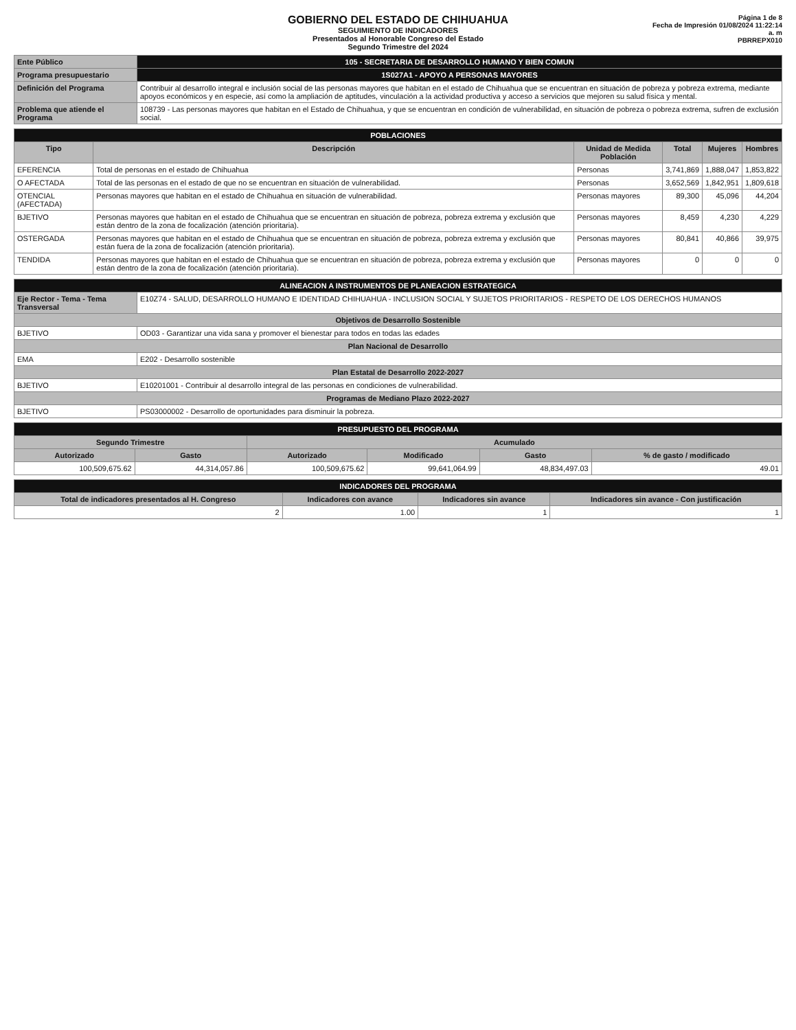GOBIERNO DEL ESTADO DE CHIHUAHUA
SEGUIMIENTO DE INDICADORES
Presentados al Honorable Congreso del Estado
Segundo Trimestre del 2024
Página 1 de 8
Fecha de Impresión 01/08/2024 11:22:14 a. m
PBRREPX010
| Ente Público | 105 - SECRETARIA DE DESARROLLO HUMANO Y BIEN COMUN |
| Programa presupuestario | 1S027A1 - APOYO A PERSONAS MAYORES |
| Definición del Programa | Contribuir al desarrollo integral e inclusión social de las personas mayores que habitan en el estado de Chihuahua que se encuentran en situación de pobreza y pobreza extrema, mediante apoyos económicos y en especie, así como la ampliación de aptitudes, vinculación a la actividad productiva y acceso a servicios que mejoren su salud física y mental. |
| Problema que atiende el Programa | 108739 - Las personas mayores que habitan en el Estado de Chihuahua, y que se encuentran en condición de vulnerabilidad, en situación de pobreza o pobreza extrema, sufren de exclusión social. |
| POBLACIONES | | | | | |
| Tipo | Descripción | Unidad de Medida Población | Total | Mujeres | Hombres |
| EFERENCIA | Total de personas en el estado de Chihuahua | Personas | 3,741,869 | 1,888,047 | 1,853,822 |
| O AFECTADA | Total de las personas en el estado de que no se encuentran en situación de vulnerabilidad. | Personas | 3,652,569 | 1,842,951 | 1,809,618 |
| OTENCIAL (AFECTADA) | Personas mayores que habitan en el estado de Chihuahua en situación de vulnerabilidad. | Personas mayores | 89,300 | 45,096 | 44,204 |
| BJETIVO | Personas mayores que habitan en el estado de Chihuahua que se encuentran en situación de pobreza, pobreza extrema y exclusión que están dentro de la zona de focalización (atención prioritaria). | Personas mayores | 8,459 | 4,230 | 4,229 |
| OSTERGADA | Personas mayores que habitan en el estado de Chihuahua que se encuentran en situación de pobreza, pobreza extrema y exclusión que están fuera de la zona de focalización (atención prioritaria). | Personas mayores | 80,841 | 40,866 | 39,975 |
| TENDIDA | Personas mayores que habitan en el estado de Chihuahua que se encuentran en situación de pobreza, pobreza extrema y exclusión que están dentro de la zona de focalización (atención prioritaria). | Personas mayores | 0 | 0 | 0 |
| ALINEACION A INSTRUMENTOS DE PLANEACION ESTRATEGICA | |
| Eje Rector - Tema - Tema Transversal | E10Z74 - SALUD, DESARROLLO HUMANO E IDENTIDAD CHIHUAHUA - INCLUSION SOCIAL Y SUJETOS PRIORITARIOS - RESPETO DE LOS DERECHOS HUMANOS |
| Objetivos de Desarrollo Sostenible | |
| BJETIVO | OD03 - Garantizar una vida sana y promover el bienestar para todos en todas las edades |
| Plan Nacional de Desarrollo | |
| EMA | E202 - Desarrollo sostenible |
| Plan Estatal de Desarrollo 2022-2027 | |
| BJETIVO | E10201001 - Contribuir al desarrollo integral de las personas en condiciones de vulnerabilidad. |
| Programas de Mediano Plazo 2022-2027 | |
| BJETIVO | PS03000002 - Desarrollo de oportunidades para disminuir la pobreza. |
| PRESUPUESTO DEL PROGRAMA | | | | | |
| Segundo Trimestre | | Acumulado | | | |
| Autorizado | Gasto | Autorizado | Modificado | Gasto | % de gasto / modificado |
| 100,509,675.62 | 44,314,057.86 | 100,509,675.62 | 99,641,064.99 | 48,834,497.03 | 49.01 |
| INDICADORES DEL PROGRAMA | | | |
| Total de indicadores presentados al H. Congreso | Indicadores con avance | Indicadores sin avance | Indicadores sin avance - Con justificación |
| 2 | 1.00 | 1 | 1 |